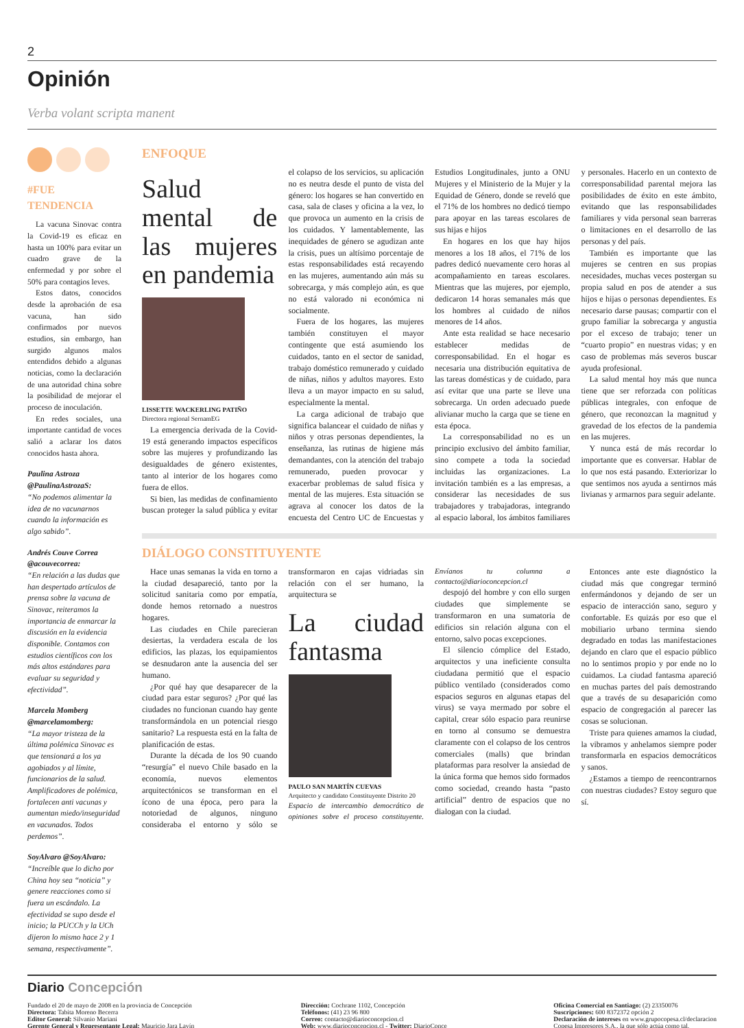2
Opinión
Verba volant scripta manent
#FUE TENDENCIA
La vacuna Sinovac contra la Covid-19 es eficaz en hasta un 100% para evitar un cuadro grave de la enfermedad y por sobre el 50% para contagios leves.
Estos datos, conocidos desde la aprobación de esa vacuna, han sido confirmados por nuevos estudios, sin embargo, han surgido algunos malos entendidos debido a algunas noticias, como la declaración de una autoridad china sobre la posibilidad de mejorar el proceso de inoculación.
En redes sociales, una importante cantidad de voces salió a aclarar los datos conocidos hasta ahora.
Paulina Astroza @PaulinaAstrozaS:
“No podemos alimentar la idea de no vacunarnos cuando la información es algo sabido”.
Andrés Couve Correa @acouvecorrea:
“En relación a las dudas que han despertado artículos de prensa sobre la vacuna de Sinovac, reiteramos la importancia de enmarcar la discusión en la evidencia disponible. Contamos con estudios científicos con los más altos estándares para evaluar su seguridad y efectividad”.
Marcela Momberg @marcelamomberg:
“La mayor tristeza de la última polémica Sinovac es que tensionará a los ya agobiados y al límite, funcionarios de la salud. Amplificadores de polémica, fortalecen anti vacunas y aumentan miedo/inseguridad en vacunados. Todos perdemos”.
SoyAlvaro @SoyAlvaro:
“Increíble que lo dicho por China hoy sea “noticia” y genere reacciones como si fuera un escándalo. La efectividad se supo desde el inicio; la PUCCh y la UCh dijeron lo mismo hace 2 y 1 semana, respectivamente”.
ENFOQUE
Salud mental de las mujeres en pandemia
LISSETTE WACKERLING PATIÑO
Directora regional SernamEG
La emergencia derivada de la Covid-19 está generando impactos específicos sobre las mujeres y profundizando las desigualdades de género existentes, tanto al interior de los hogares como fuera de ellos.
Si bien, las medidas de confinamiento buscan proteger la salud pública y evitar el colapso de los servicios, su aplicación no es neutra desde el punto de vista del género: los hogares se han convertido en casa, sala de clases y oficina a la vez, lo que provoca un aumento en la crisis de los cuidados. Y lamentablemente, las inequidades de género se agudizan ante la crisis, pues un altísimo porcentaje de estas responsabilidades está recayendo en las mujeres, aumentando aún más su sobrecarga, y más complejo aún, es que no está valorado ni económica ni socialmente.
Fuera de los hogares, las mujeres también constituyen el mayor contingente que está asumiendo los cuidados, tanto en el sector de sanidad, trabajo doméstico remunerado y cuidado de niñas, niños y adultos mayores. Esto lleva a un mayor impacto en su salud, especialmente la mental.
La carga adicional de trabajo que significa balancear el cuidado de niñas y niños y otras personas dependientes, la enseñanza, las rutinas de higiene más demandantes, con la atención del trabajo remunerado, pueden provocar y exacerbar problemas de salud física y mental de las mujeres. Esta situación se agrava al conocer los datos de la encuesta del Centro UC de Encuestas y Estudios Longitudinales, junto a ONU Mujeres y el Ministerio de la Mujer y la Equidad de Género, donde se reveló que el 71% de los hombres no dedicó tiempo para apoyar en las tareas escolares de sus hijas e hijos
En hogares en los que hay hijos menores a los 18 años, el 71% de los padres dedicó nuevamente cero horas al acompañamiento en tareas escolares. Mientras que las mujeres, por ejemplo, dedicaron 14 horas semanales más que los hombres al cuidado de niños menores de 14 años.
Ante esta realidad se hace necesario establecer medidas de corresponsabilidad. En el hogar es necesaria una distribución equitativa de las tareas domésticas y de cuidado, para así evitar que una parte se lleve una sobrecarga. Un orden adecuado puede alivianar mucho la carga que se tiene en esta época.
La corresponsabilidad no es un principio exclusivo del ámbito familiar, sino compete a toda la sociedad incluidas las organizaciones. La invitación también es a las empresas, a considerar las necesidades de sus trabajadores y trabajadoras, integrando al espacio laboral, los ámbitos familiares y personales. Hacerlo en un contexto de corresponsabilidad parental mejora las posibilidades de éxito en este ámbito, evitando que las responsabilidades familiares y vida personal sean barreras o limitaciones en el desarrollo de las personas y del país.
También es importante que las mujeres se centren en sus propias necesidades, muchas veces postergan su propia salud en pos de atender a sus hijos e hijas o personas dependientes. Es necesario darse pausas; compartir con el grupo familiar la sobrecarga y angustia por el exceso de trabajo; tener un “cuarto propio” en nuestras vidas; y en caso de problemas más severos buscar ayuda profesional.
La salud mental hoy más que nunca tiene que ser reforzada con políticas públicas integrales, con enfoque de género, que reconozcan la magnitud y gravedad de los efectos de la pandemia en las mujeres.
Y nunca está de más recordar lo importante que es conversar. Hablar de lo que nos está pasando. Exteriorizar lo que sentimos nos ayuda a sentirnos más livianas y armarnos para seguir adelante.
DIÁLOGO CONSTITUYENTE
Hace unas semanas la vida en torno a la ciudad desapareció, tanto por la solicitud sanitaria como por empatía, donde hemos retornado a nuestros hogares.
Las ciudades en Chile parecieran desiertas, la verdadera escala de los edificios, las plazas, los equipamientos se desnudaron ante la ausencia del ser humano.
¿Por qué hay que desaparecer de la ciudad para estar seguros? ¿Por qué las ciudades no funcionan cuando hay gente transformándola en un potencial riesgo sanitario? La respuesta está en la falta de planificación de estas.
Durante la década de los 90 cuando “resurgía” el nuevo Chile basado en la economía, nuevos elementos arquitectónicos se transforman en el ícono de una época, pero para la notoriedad de algunos, ninguno consideraba el entorno y sólo se transformaron en cajas vidriadas sin relación con el ser humano, la arquitectura se
La ciudad fantasma
PAULO SAN MARTÍN CUEVAS
Arquitecto y candidato Constituyente Distrito 20
Espacio de intercambio democrático de opiniones sobre el proceso constituyente. Envíanos tu columna a contacto@diarioconcepcion.cl
despojó del hombre y con ello surgen ciudades que simplemente se transformaron en una sumatoria de edificios sin relación alguna con el entorno, salvo pocas excepciones.
El silencio cómplice del Estado, arquitectos y una ineficiente consulta ciudadana permitió que el espacio público ventilado (considerados como espacios seguros en algunas etapas del virus) se vaya mermado por sobre el capital, crear sólo espacio para reunirse en torno al consumo se demuestra claramente con el colapso de los centros comerciales (malls) que brindan plataformas para resolver la ansiedad de la única forma que hemos sido formados como sociedad, creando hasta “pasto artificial” dentro de espacios que no dialogan con la ciudad.
Entonces ante este diagnóstico la ciudad más que congregar terminó enfermándonos y dejando de ser un espacio de interacción sano, seguro y confortable. Es quizás por eso que el mobiliario urbano termina siendo degradado en todas las manifestaciones dejando en claro que el espacio público no lo sentimos propio y por ende no lo cuidamos. La ciudad fantasma apareció en muchas partes del país demostrando que a través de su desaparición como espacio de congregación al parecer las cosas se solucionan.
Triste para quienes amamos la ciudad, la vibramos y anhelamos siempre poder transformarla en espacios democráticos y sanos.
¿Estamos a tiempo de reencontrarnos con nuestras ciudades? Estoy seguro que sí.
Diario Concepción
Fundado el 20 de mayo de 2008 en la provincia de Concepción
Directora: Tabita Moreno Becerra
Editor General: Silvanio Mariani
Gerente General y Representante Legal: Mauricio Jara Lavín
Dirección: Cochrane 1102, Concepción
Teléfonos: (41) 23 96 800
Correo: contacto@diarioconcepcion.cl
Web: www.diarioconcepcion.cl - Twitter: DiarioConce
Oficina Comercial en Santiago: (2) 23350076
Suscripciones: 600 8372372 opción 2
Declaración de intereses en www.grupocopesa.cl/declaracion
Copesa Impresores S.A., la que sólo actúa como tal.